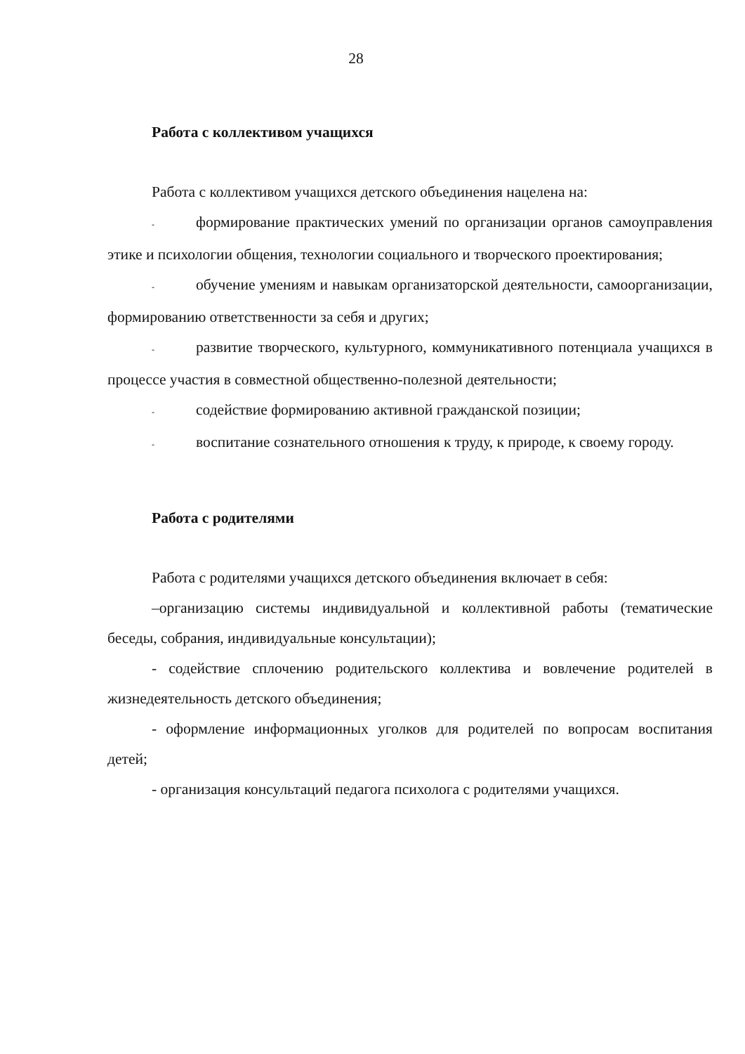28
Работа с коллективом учащихся
Работа с коллективом учащихся детского объединения нацелена на:
- формирование практических умений по организации органов самоуправления этике и психологии общения, технологии социального и творческого проектирования;
- обучение умениям и навыкам организаторской деятельности, самоорганизации, формированию ответственности за себя и других;
- развитие творческого, культурного, коммуникативного потенциала учащихся в процессе участия в совместной общественно-полезной деятельности;
- содействие формированию активной гражданской позиции;
- воспитание сознательного отношения к труду, к природе, к своему городу.
Работа с родителями
Работа с родителями учащихся детского объединения включает в себя:
–организацию системы индивидуальной и коллективной работы (тематические беседы, собрания, индивидуальные консультации);
- содействие сплочению родительского коллектива и вовлечение родителей в жизнедеятельность детского объединения;
- оформление информационных уголков для родителей по вопросам воспитания детей;
- организация консультаций педагога психолога с родителями учащихся.